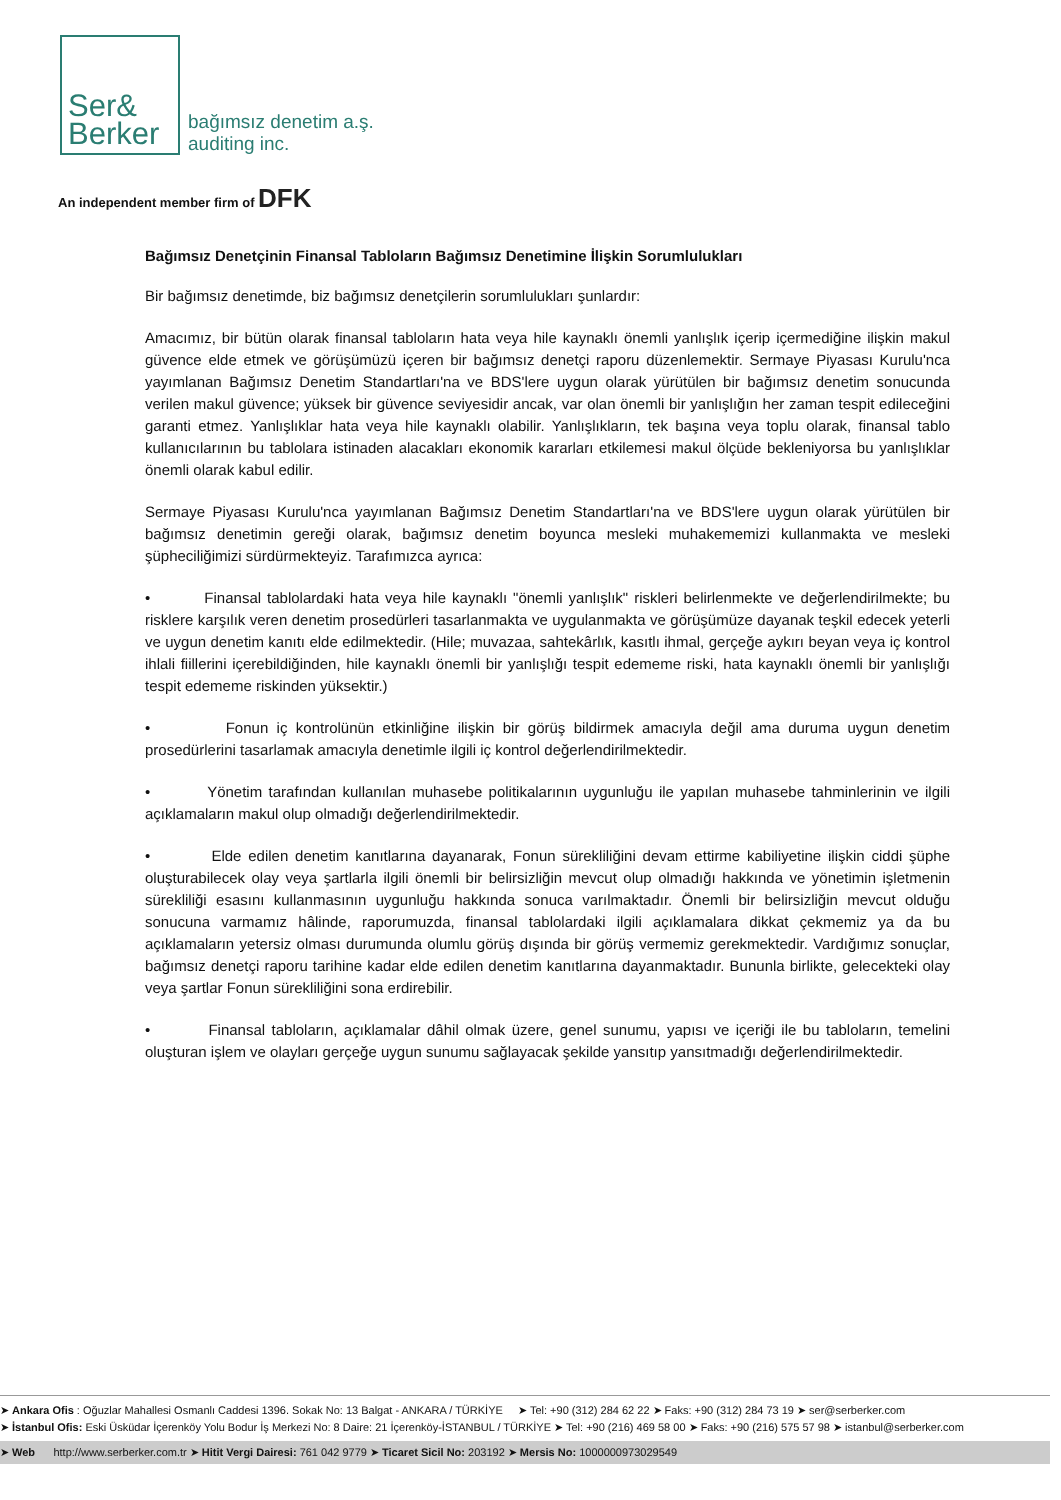Ser&
Berker bağımsız denetim a.ş.
auditing inc.
An independent member firm of DFK
Bağımsız Denetçinin Finansal Tabloların Bağımsız Denetimine İlişkin Sorumlulukları
Bir bağımsız denetimde, biz bağımsız denetçilerin sorumlulukları şunlardır:
Amacımız, bir bütün olarak finansal tabloların hata veya hile kaynaklı önemli yanlışlık içerip içermediğine ilişkin makul güvence elde etmek ve görüşümüzü içeren bir bağımsız denetçi raporu düzenlemektir. Sermaye Piyasası Kurulu'nca yayımlanan Bağımsız Denetim Standartları'na ve BDS'lere uygun olarak yürütülen bir bağımsız denetim sonucunda verilen makul güvence; yüksek bir güvence seviyesidir ancak, var olan önemli bir yanlışlığın her zaman tespit edileceğini garanti etmez. Yanlışlıklar hata veya hile kaynaklı olabilir. Yanlışlıkların, tek başına veya toplu olarak, finansal tablo kullanıcılarının bu tablolara istinaden alacakları ekonomik kararları etkilemesi makul ölçüde bekleniyorsa bu yanlışlıklar önemli olarak kabul edilir.
Sermaye Piyasası Kurulu'nca yayımlanan Bağımsız Denetim Standartları'na ve BDS'lere uygun olarak yürütülen bir bağımsız denetimin gereği olarak, bağımsız denetim boyunca mesleki muhakememizi kullanmakta ve mesleki şüpheciliğimizi sürdürmekteyiz. Tarafımızca ayrıca:
• Finansal tablolardaki hata veya hile kaynaklı "önemli yanlışlık" riskleri belirlenmekte ve değerlendirilmekte; bu risklere karşılık veren denetim prosedürleri tasarlanmakta ve uygulanmakta ve görüşümüze dayanak teşkil edecek yeterli ve uygun denetim kanıtı elde edilmektedir. (Hile; muvazaa, sahtekârlık, kasıtlı ihmal, gerçeğe aykırı beyan veya iç kontrol ihlali fiillerini içerebildiğinden, hile kaynaklı önemli bir yanlışlığı tespit edememe riski, hata kaynaklı önemli bir yanlışlığı tespit edememe riskinden yüksektir.)
• Fonun iç kontrolünün etkinliğine ilişkin bir görüş bildirmek amacıyla değil ama duruma uygun denetim prosedürlerini tasarlamak amacıyla denetimle ilgili iç kontrol değerlendirilmektedir.
• Yönetim tarafından kullanılan muhasebe politikalarının uygunluğu ile yapılan muhasebe tahminlerinin ve ilgili açıklamaların makul olup olmadığı değerlendirilmektedir.
• Elde edilen denetim kanıtlarına dayanarak, Fonun sürekliliğini devam ettirme kabiliyetine ilişkin ciddi şüphe oluşturabilecek olay veya şartlarla ilgili önemli bir belirsizliğin mevcut olup olmadığı hakkında ve yönetimin işletmenin sürekliliği esasını kullanmasının uygunluğu hakkında sonuca varılmaktadır. Önemli bir belirsizliğin mevcut olduğu sonucuna varmamız hâlinde, raporumuzda, finansal tablolardaki ilgili açıklamalara dikkat çekmemiz ya da bu açıklamaların yetersiz olması durumunda olumlu görüş dışında bir görüş vermemiz gerekmektedir. Vardığımız sonuçlar, bağımsız denetçi raporu tarihine kadar elde edilen denetim kanıtlarına dayanmaktadır. Bununla birlikte, gelecekteki olay veya şartlar Fonun sürekliliğini sona erdirebilir.
• Finansal tabloların, açıklamalar dâhil olmak üzere, genel sunumu, yapısı ve içeriği ile bu tabloların, temelini oluşturan işlem ve olayları gerçeğe uygun sunumu sağlayacak şekilde yansıtıp yansıtmadığı değerlendirilmektedir.
➤ Ankara Ofis : Oğuzlar Mahallesi Osmanlı Caddesi 1396. Sokak No: 13 Balgat - ANKARA / TÜRKİYE ➤ Tel: +90 (312) 284 62 22 ➤ Faks: +90 (312) 284 73 19 ➤ ser@serberker.com
➤ İstanbul Ofis: Eski Üsküdar İçerenköy Yolu Bodur İş Merkezi No: 8 Daire: 21 İçerenköy-İSTANBUL / TÜRKİYE ➤ Tel: +90 (216) 469 58 00 ➤ Faks: +90 (216) 575 57 98 ➤ istanbul@serberker.com
➤ Web http://www.serberker.com.tr ➤ Hitit Vergi Dairesi: 761 042 9779 ➤ Ticaret Sicil No: 203192 ➤ Mersis No: 1000000973029549